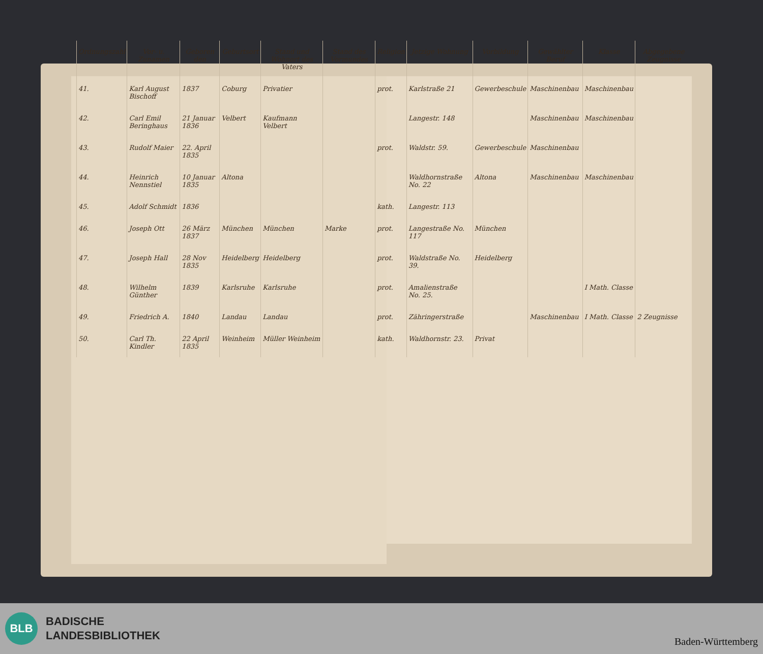| Ordnungszahl | Vor- u. Zunamen | Geboren den | Geburtsort | Stand und Wohnort des Vaters | Stand des Vormundes | Religion | Jetzige Wohnung | Vorbildung | Gewählter Beruf | Klasse | Abgegebene Zeugnisse |
| --- | --- | --- | --- | --- | --- | --- | --- | --- | --- | --- | --- |
| 41. | Karl August Bischoff | 1837 | Coburg | Privatier | | prot. | Karlstraße 21 | Gewerbeschule | Maschinenbau | Maschinenbau | |
| 42. | Carl Emil Beringhaus | 21 Januar 1836 | Velbert | Kaufmann Velbert | | | Langestr. 148 | | Maschinenbau | Maschinenbau | |
| 43. | Rudolf Maier | 22. April 1835 | | | | prot. | Waldstr. 59. | Gewerbeschule | Maschinenbau | | |
| 44. | Heinrich Nennstiel | 10 Januar 1835 | Altona | | | | Waldhornstraße No. 22 | Altona | Maschinenbau | Maschinenbau | |
| 45. | Adolf Schmidt | 1836 | | | | kath. | Langestr. 113 | | | | |
| 46. | Joseph Ott | 26 März 1837 | München | München | Marke | prot. | Langestraße No. 117 | München | | | |
| 47. | Joseph Hall | 28 Nov 1835 | Heidelberg | Heidelberg | | prot. | Waldstraße No. 39. | Heidelberg | | | |
| 48. | Wilhelm Günther | 1839 | Karlsruhe | Karlsruhe | | prot. | Amalienstraße No. 25. | | | I Math. Classe | |
| 49. | Friedrich A. | 1840 | Landau | Landau | | prot. | Zähringerstraße | | Maschinenbau | I Math. Classe | 2 Zeugnisse |
| 50. | Carl Th. Kindler | 22 April 1835 | Weinheim | Müller Weinheim | | kath. | Waldhornstr. 23. | Privat | | | |
BLB
BADISCHE
LANDESBIBLIOTHEK
Baden-Württemberg